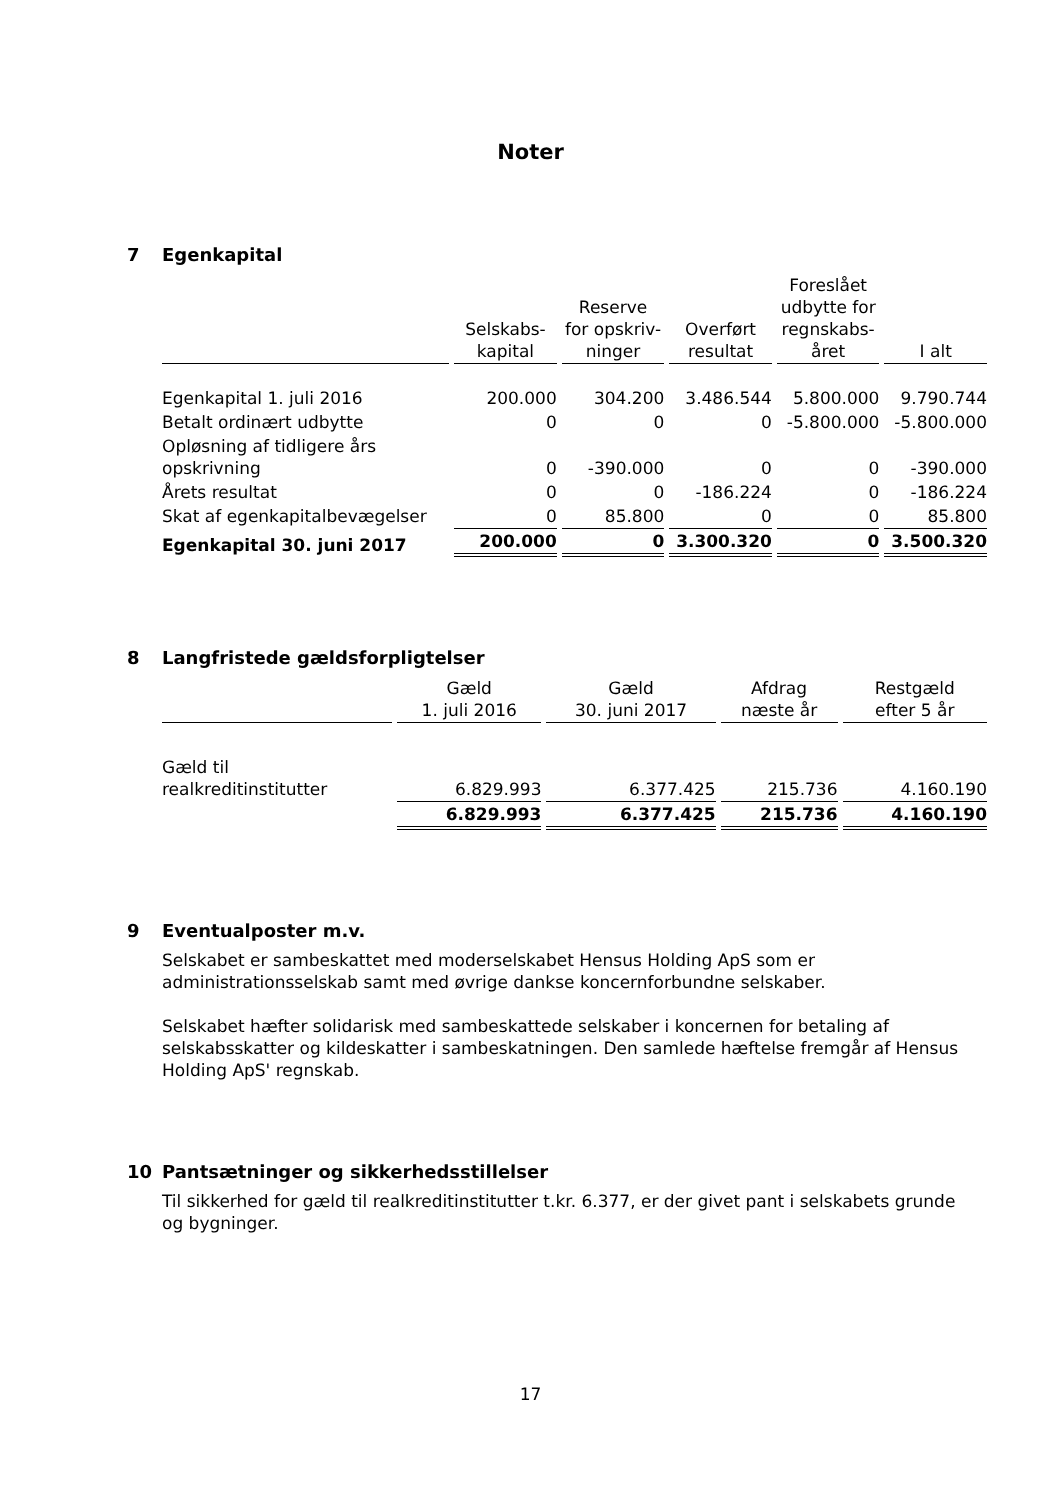Noter
7 Egenkapital
| | Selskabs- kapital | Reserve for opskriv- ninger | Overført resultat | Foreslået udbytte for regnskabs- året | I alt |
| --- | --- | --- | --- | --- | --- |
| Egenkapital 1. juli 2016 | 200.000 | 304.200 | 3.486.544 | 5.800.000 | 9.790.744 |
| Betalt ordinært udbytte | 0 | 0 | 0 | -5.800.000 | -5.800.000 |
| Opløsning af tidligere års opskrivning | 0 | -390.000 | 0 | 0 | -390.000 |
| Årets resultat | 0 | 0 | -186.224 | 0 | -186.224 |
| Skat af egenkapitalbevægelser | 0 | 85.800 | 0 | 0 | 85.800 |
| Egenkapital 30. juni 2017 | 200.000 | 0 | 3.300.320 | 0 | 3.500.320 |
8 Langfristede gældsforpligtelser
| | Gæld 1. juli 2016 | Gæld 30. juni 2017 | Afdrag næste år | Restgæld efter 5 år |
| --- | --- | --- | --- | --- |
| Gæld til realkreditinstitutter | 6.829.993 | 6.377.425 | 215.736 | 4.160.190 |
| | 6.829.993 | 6.377.425 | 215.736 | 4.160.190 |
9 Eventualposter m.v.
Selskabet er sambeskattet med moderselskabet Hensus Holding ApS som er administrationsselskab samt med øvrige dankse koncernforbundne selskaber.
Selskabet hæfter solidarisk med sambeskattede selskaber i koncernen for betaling af selskabsskatter og kildeskatter i sambeskatningen. Den samlede hæftelse fremgår af Hensus Holding ApS' regnskab.
10 Pantsætninger og sikkerhedsstillelser
Til sikkerhed for gæld til realkreditinstitutter t.kr. 6.377, er der givet pant i selskabets grunde og bygninger.
17